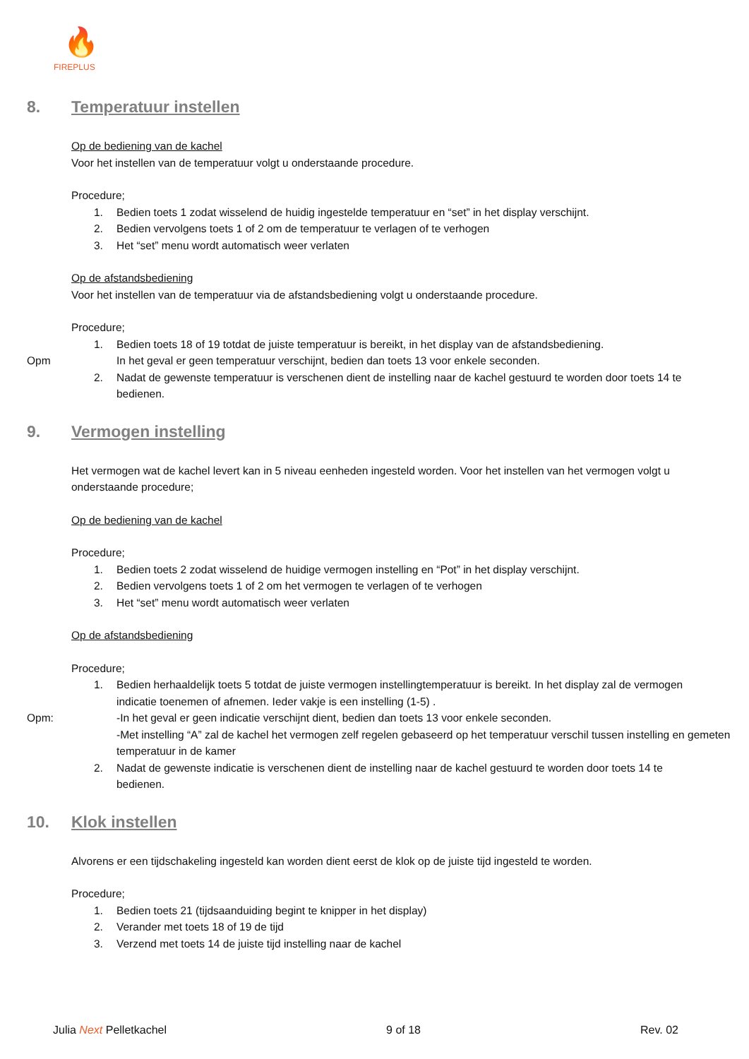🔥
FIREPLUS
8. Temperatuur instellen
Op de bediening van de kachel
Voor het instellen van de temperatuur volgt u onderstaande procedure.
Procedure;
1. Bedien toets 1 zodat wisselend de huidig ingestelde temperatuur en “set” in het display verschijnt.
2. Bedien vervolgens toets 1 of 2 om de temperatuur te verlagen of te verhogen
3. Het “set” menu wordt automatisch weer verlaten
Op de afstandsbediening
Voor het instellen van de temperatuur via de afstandsbediening volgt u onderstaande procedure.
Procedure;
1. Bedien toets 18 of 19 totdat de juiste temperatuur is bereikt, in het display van de afstandsbediening.
Opm In het geval er geen temperatuur verschijnt, bedien dan toets 13 voor enkele seconden.
2. Nadat de gewenste temperatuur is verschenen dient de instelling naar de kachel gestuurd te worden door toets 14 te bedienen.
9. Vermogen instelling
Het vermogen wat de kachel levert kan in 5 niveau eenheden ingesteld worden. Voor het instellen van het vermogen volgt u onderstaande procedure;
Op de bediening van de kachel
Procedure;
1. Bedien toets 2 zodat wisselend de huidige vermogen instelling en “Pot” in het display verschijnt.
2. Bedien vervolgens toets 1 of 2 om het vermogen te verlagen of te verhogen
3. Het “set” menu wordt automatisch weer verlaten
Op de afstandsbediening
Procedure;
1. Bedien herhaaldelijk toets 5 totdat de juiste vermogen instellingtemperatuur is bereikt. In het display zal de vermogen indicatie toenemen of afnemen. Ieder vakje is een instelling (1-5) .
Opm: -In het geval er geen indicatie verschijnt dient, bedien dan toets 13 voor enkele seconden.
-Met instelling “A” zal de kachel het vermogen zelf regelen gebaseerd op het temperatuur verschil tussen instelling en gemeten temperatuur in de kamer
2. Nadat de gewenste indicatie is verschenen dient de instelling naar de kachel gestuurd te worden door toets 14 te bedienen.
10. Klok instellen
Alvorens er een tijdschakeling ingesteld kan worden dient eerst de klok op de juiste tijd ingesteld te worden.
Procedure;
1. Bedien toets 21 (tijdsaanduiding begint te knipper in het display)
2. Verander met toets 18 of 19 de tijd
3. Verzend met toets 14 de juiste tijd instelling naar de kachel
Julia Next Pelletkachel 9 of 18 Rev. 02